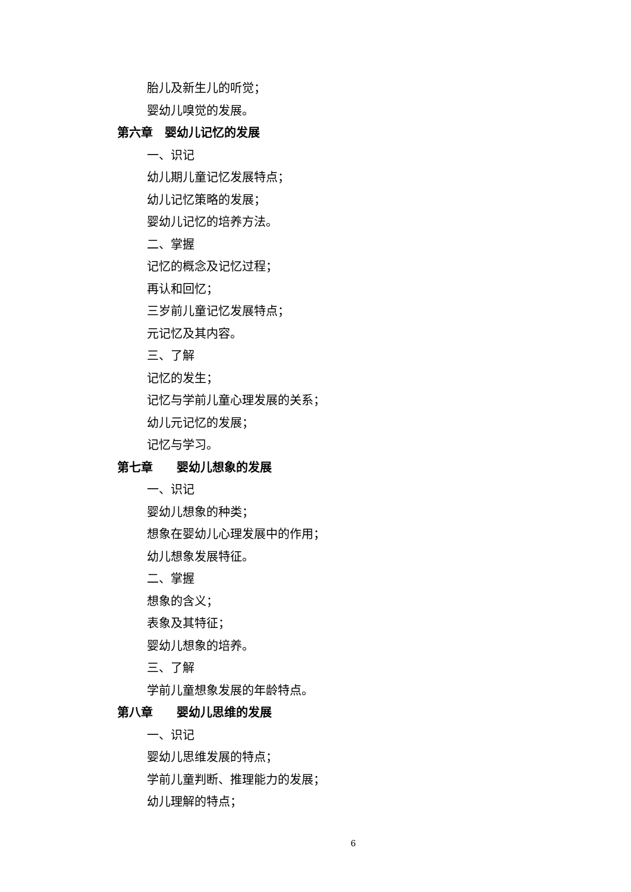胎儿及新生儿的听觉；
婴幼儿嗅觉的发展。
第六章　婴幼儿记忆的发展
一、识记
幼儿期儿童记忆发展特点；
幼儿记忆策略的发展；
婴幼儿记忆的培养方法。
二、掌握
记忆的概念及记忆过程；
再认和回忆；
三岁前儿童记忆发展特点；
元记忆及其内容。
三、了解
记忆的发生；
记忆与学前儿童心理发展的关系；
幼儿元记忆的发展；
记忆与学习。
第七章　　婴幼儿想象的发展
一、识记
婴幼儿想象的种类；
想象在婴幼儿心理发展中的作用；
幼儿想象发展特征。
二、掌握
想象的含义；
表象及其特征；
婴幼儿想象的培养。
三、了解
学前儿童想象发展的年龄特点。
第八章　　婴幼儿思维的发展
一、识记
婴幼儿思维发展的特点；
学前儿童判断、推理能力的发展；
幼儿理解的特点；
6